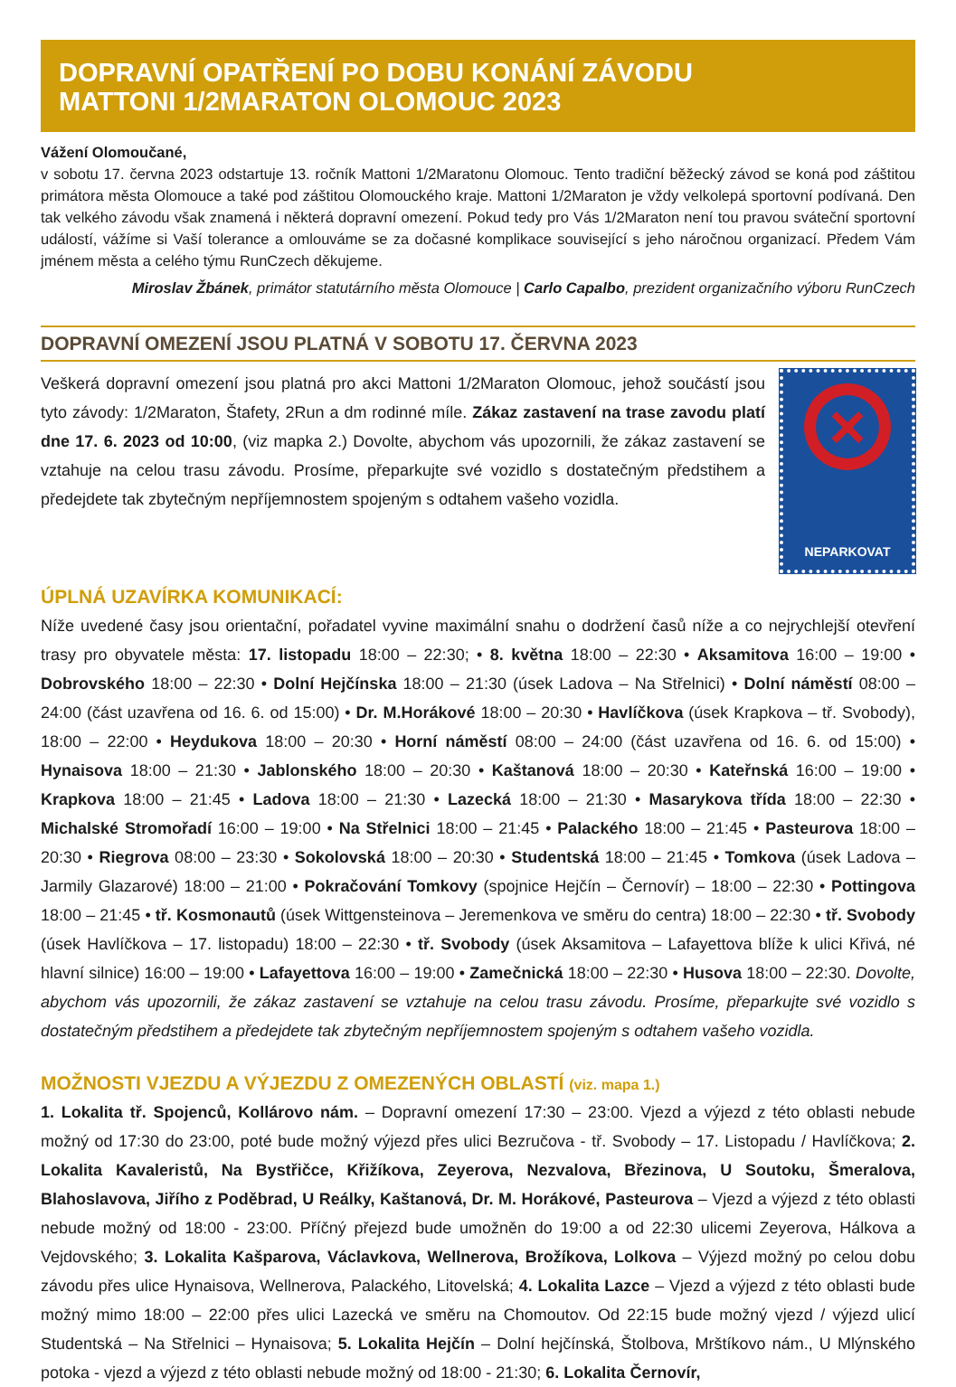DOPRAVNÍ OPATŘENÍ PO DOBU KONÁNÍ ZÁVODU
MATTONI 1/2MARATON OLOMOUC 2023
Vážení Olomoučané,
v sobotu 17. června 2023 odstartuje 13. ročník Mattoni 1/2Maratonu Olomouc. Tento tradiční běžecký závod se koná pod záštitou primátora města Olomouce a také pod záštitou Olomouckého kraje. Mattoni 1/2Maraton je vždy velkolepá sportovní podívaná. Den tak velkého závodu však znamená i některá dopravní omezení. Pokud tedy pro Vás 1/2Maraton není tou pravou sváteční sportovní událostí, vážíme si Vaší tolerance a omlouváme se za dočasné komplikace související s jeho náročnou organizací. Předem Vám jménem města a celého týmu RunCzech děkujeme.
Miroslav Žbánek, primátor statutárního města Olomouce | Carlo Capalbo, prezident organizačního výboru RunCzech
DOPRAVNÍ OMEZENÍ JSOU PLATNÁ V SOBOTU 17. ČERVNA 2023
Veškerá dopravní omezení jsou platná pro akci Mattoni 1/2Maraton Olomouc, jehož součástí jsou tyto závody: 1/2Maraton, Štafety, 2Run a dm rodinné míle. Zákaz zastavení na trase zavodu platí dne 17. 6. 2023 od 10:00, (viz mapka 2.) Dovolte, abychom vás upozornili, že zákaz zastavení se vztahuje na celou trasu závodu. Prosíme, přeparkujte své vozidlo s dostatečným předstihem a předejdete tak zbytečným nepříjemnostem spojeným s odtahem vašeho vozidla.
×
NEPARKOVAT
ÚPLNÁ UZAVÍRKA KOMUNIKACÍ:
Níže uvedené časy jsou orientační, pořadatel vyvine maximální snahu o dodržení časů níže a co nejrychlejší otevření trasy pro obyvatele města: 17. listopadu 18:00 – 22:30; • 8. května 18:00 – 22:30 • Aksamitova 16:00 – 19:00 • Dobrovského 18:00 – 22:30 • Dolní Hejčínska 18:00 – 21:30 (úsek Ladova – Na Střelnici) • Dolní náměstí 08:00 – 24:00 (část uzavřena od 16. 6. od 15:00) • Dr. M.Horákové 18:00 – 20:30 • Havlíčkova (úsek Krapkova – tř. Svobody), 18:00 – 22:00 • Heydukova 18:00 – 20:30 • Horní náměstí 08:00 – 24:00 (část uzavřena od 16. 6. od 15:00) • Hynaisova 18:00 – 21:30 • Jablonského 18:00 – 20:30 • Kaštanová 18:00 – 20:30 • Kateřnská 16:00 – 19:00 • Krapkova 18:00 – 21:45 • Ladova 18:00 – 21:30 • Lazecká 18:00 – 21:30 • Masarykova třída 18:00 – 22:30 • Michalské Stromořadí 16:00 – 19:00 • Na Střelnici 18:00 – 21:45 • Palackého 18:00 – 21:45 • Pasteurova 18:00 – 20:30 • Riegrova 08:00 – 23:30 • Sokolovská 18:00 – 20:30 • Studentská 18:00 – 21:45 • Tomkova (úsek Ladova – Jarmily Glazarové) 18:00 – 21:00 • Pokračování Tomkovy (spojnice Hejčín – Černovír) – 18:00 – 22:30 • Pottingova 18:00 – 21:45 • tř. Kosmonautů (úsek Wittgensteinova – Jeremenkova ve směru do centra) 18:00 – 22:30 • tř. Svobody (úsek Havlíčkova – 17. listopadu) 18:00 – 22:30 • tř. Svobody (úsek Aksamitova – Lafayettova blíže k ulici Křivá, né hlavní silnice) 16:00 – 19:00 • Lafayettova 16:00 – 19:00 • Zamečnická 18:00 – 22:30 • Husova 18:00 – 22:30. Dovolte, abychom vás upozornili, že zákaz zastavení se vztahuje na celou trasu závodu. Prosíme, přeparkujte své vozidlo s dostatečným předstihem a předejdete tak zbytečným nepříjemnostem spojeným s odtahem vašeho vozidla.
MOŽNOSTI VJEZDU A VÝJEZDU Z OMEZENÝCH OBLASTÍ (viz. mapa 1.)
1. Lokalita tř. Spojenců, Kollárovo nám. – Dopravní omezení 17:30 – 23:00. Vjezd a výjezd z této oblasti nebude možný od 17:30 do 23:00, poté bude možný výjezd přes ulici Bezručova - tř. Svobody – 17. Listopadu / Havlíčkova; 2. Lokalita Kavaleristů, Na Bystřičce, Křižíkova, Zeyerova, Nezvalova, Březinova, U Soutoku, Šmeralova, Blahoslavova, Jiřího z Poděbrad, U Reálky, Kaštanová, Dr. M. Horákové, Pasteurova – Vjezd a výjezd z této oblasti nebude možný od 18:00 - 23:00. Příčný přejezd bude umožněn do 19:00 a od 22:30 ulicemi Zeyerova, Hálkova a Vejdovského; 3. Lokalita Kašparova, Václavkova, Wellnerova, Brožíkova, Lolkova – Výjezd možný po celou dobu závodu přes ulice Hynaisova, Wellnerova, Palackého, Litovelská; 4. Lokalita Lazce – Vjezd a výjezd z této oblasti bude možný mimo 18:00 – 22:00 přes ulici Lazecká ve směru na Chomoutov. Od 22:15 bude možný vjezd / výjezd ulicí Studentská – Na Střelnici – Hynaisova; 5. Lokalita Hejčín – Dolní hejčínská, Štolbova, Mrštíkovo nám., U Mlýnského potoka - vjezd a výjezd z této oblasti nebude možný od 18:00 - 21:30; 6. Lokalita Černovír,